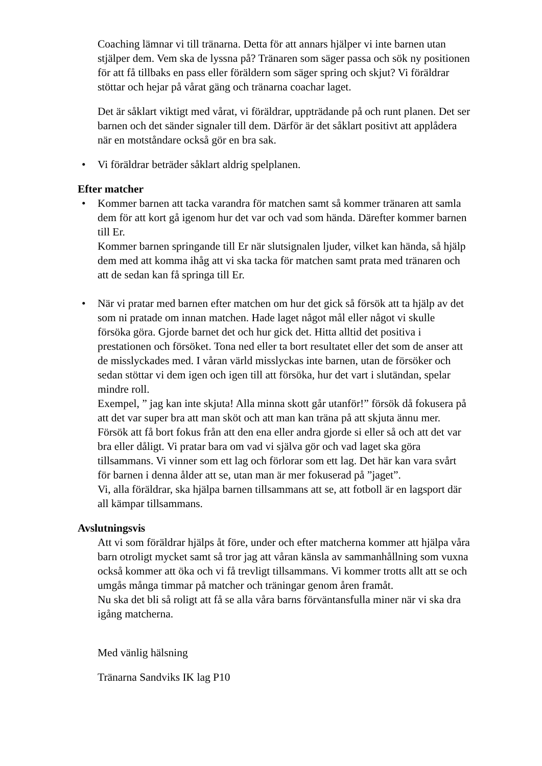Coaching lämnar vi till tränarna. Detta för att annars hjälper vi inte barnen utan stjälper dem. Vem ska de lyssna på? Tränaren som säger passa och sök ny positionen för att få tillbaks en pass eller föräldern som säger spring och skjut? Vi föräldrar stöttar och hejar på vårat gäng och tränarna coachar laget.
Det är såklart viktigt med vårat, vi föräldrar, uppträdande på och runt planen. Det ser barnen och det sänder signaler till dem. Därför är det såklart positivt att applådera när en motståndare också gör en bra sak.
• Vi föräldrar beträder såklart aldrig spelplanen.
Efter matcher
• Kommer barnen att tacka varandra för matchen samt så kommer tränaren att samla dem för att kort gå igenom hur det var och vad som hända. Därefter kommer barnen till Er.
Kommer barnen springande till Er när slutsignalen ljuder, vilket kan hända, så hjälp dem med att komma ihåg att vi ska tacka för matchen samt prata med tränaren och att de sedan kan få springa till Er.
• När vi pratar med barnen efter matchen om hur det gick så försök att ta hjälp av det som ni pratade om innan matchen. Hade laget något mål eller något vi skulle försöka göra. Gjorde barnet det och hur gick det. Hitta alltid det positiva i prestationen och försöket. Tona ned eller ta bort resultatet eller det som de anser att de misslyckades med. I våran värld misslyckas inte barnen, utan de försöker och sedan stöttar vi dem igen och igen till att försöka, hur det vart i slutändan, spelar mindre roll.
Exempel, ” jag kan inte skjuta! Alla minna skott går utanför!” försök då fokusera på att det var super bra att man sköt och att man kan träna på att skjuta ännu mer.
Försök att få bort fokus från att den ena eller andra gjorde si eller så och att det var bra eller dåligt. Vi pratar bara om vad vi själva gör och vad laget ska göra tillsammans. Vi vinner som ett lag och förlorar som ett lag. Det här kan vara svårt för barnen i denna ålder att se, utan man är mer fokuserad på ”jaget”.
Vi, alla föräldrar, ska hjälpa barnen tillsammans att se, att fotboll är en lagsport där all kämpar tillsammans.
Avslutningsvis
Att vi som föräldrar hjälps åt före, under och efter matcherna kommer att hjälpa våra barn otroligt mycket samt så tror jag att våran känsla av sammanhållning som vuxna också kommer att öka och vi få trevligt tillsammans. Vi kommer trotts allt att se och umgås många timmar på matcher och träningar genom åren framåt.
Nu ska det bli så roligt att få se alla våra barns förväntansfulla miner när vi ska dra igång matcherna.
Med vänlig hälsning
Tränarna Sandviks IK lag P10